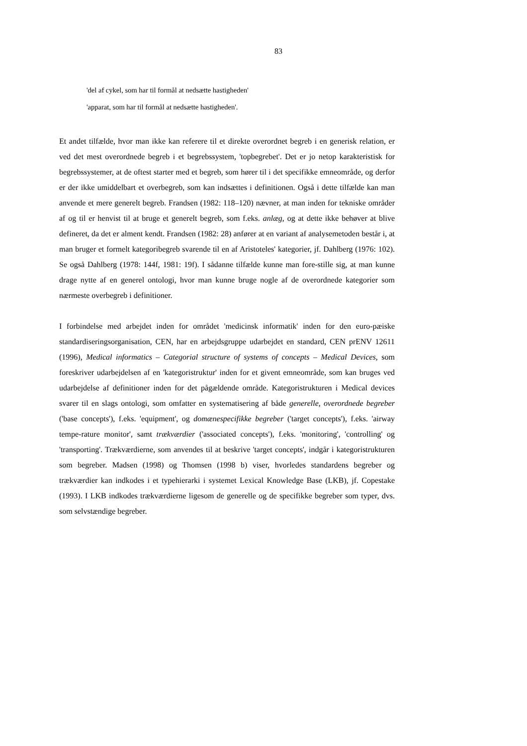83
'del af cykel, som har til formål at nedsætte hastigheden'
'apparat, som har til formål at nedsætte hastigheden'.
Et andet tilfælde, hvor man ikke kan referere til et direkte overordnet begreb i en generisk relation, er ved det mest overordnede begreb i et begrebssystem, 'topbegrebet'. Det er jo netop karakteristisk for begrebssystemer, at de oftest starter med et begreb, som hører til i det specifikke emneområde, og derfor er der ikke umiddelbart et overbegreb, som kan indsættes i definitionen. Også i dette tilfælde kan man anvende et mere generelt begreb. Frandsen (1982: 118–120) nævner, at man inden for tekniske områder af og til er henvist til at bruge et generelt begreb, som f.eks. anlæg, og at dette ikke behøver at blive defineret, da det er alment kendt. Frandsen (1982: 28) anfører at en variant af analysemetoden består i, at man bruger et formelt kategoribegreb svarende til en af Aristoteles' kategorier, jf. Dahlberg (1976: 102). Se også Dahlberg (1978: 144f, 1981: 19f). I sådanne tilfælde kunne man fore-stille sig, at man kunne drage nytte af en generel ontologi, hvor man kunne bruge nogle af de overordnede kategorier som nærmeste overbegreb i definitioner.
I forbindelse med arbejdet inden for området 'medicinsk informatik' inden for den euro-pæiske standardiseringsorganisation, CEN, har en arbejdsgruppe udarbejdet en standard, CEN prENV 12611 (1996), Medical informatics – Categorial structure of systems of concepts – Medical Devices, som foreskriver udarbejdelsen af en 'kategoristruktur' inden for et givent emneområde, som kan bruges ved udarbejdelse af definitioner inden for det pågældende område. Kategoristrukturen i Medical devices svarer til en slags ontologi, som omfatter en systematisering af både generelle, overordnede begreber ('base concepts'), f.eks. 'equipment', og domænespecifikke begreber ('target concepts'), f.eks. 'airway tempe-rature monitor', samt trækværdier ('associated concepts'), f.eks. 'monitoring', 'controlling' og 'transporting'. Trækværdierne, som anvendes til at beskrive 'target concepts', indgår i kategoristrukturen som begreber. Madsen (1998) og Thomsen (1998 b) viser, hvorledes standardens begreber og trækværdier kan indkodes i et typehierarki i systemet Lexical Knowledge Base (LKB), jf. Copestake (1993). I LKB indkodes trækværdierne ligesom de generelle og de specifikke begreber som typer, dvs. som selvstændige begreber.